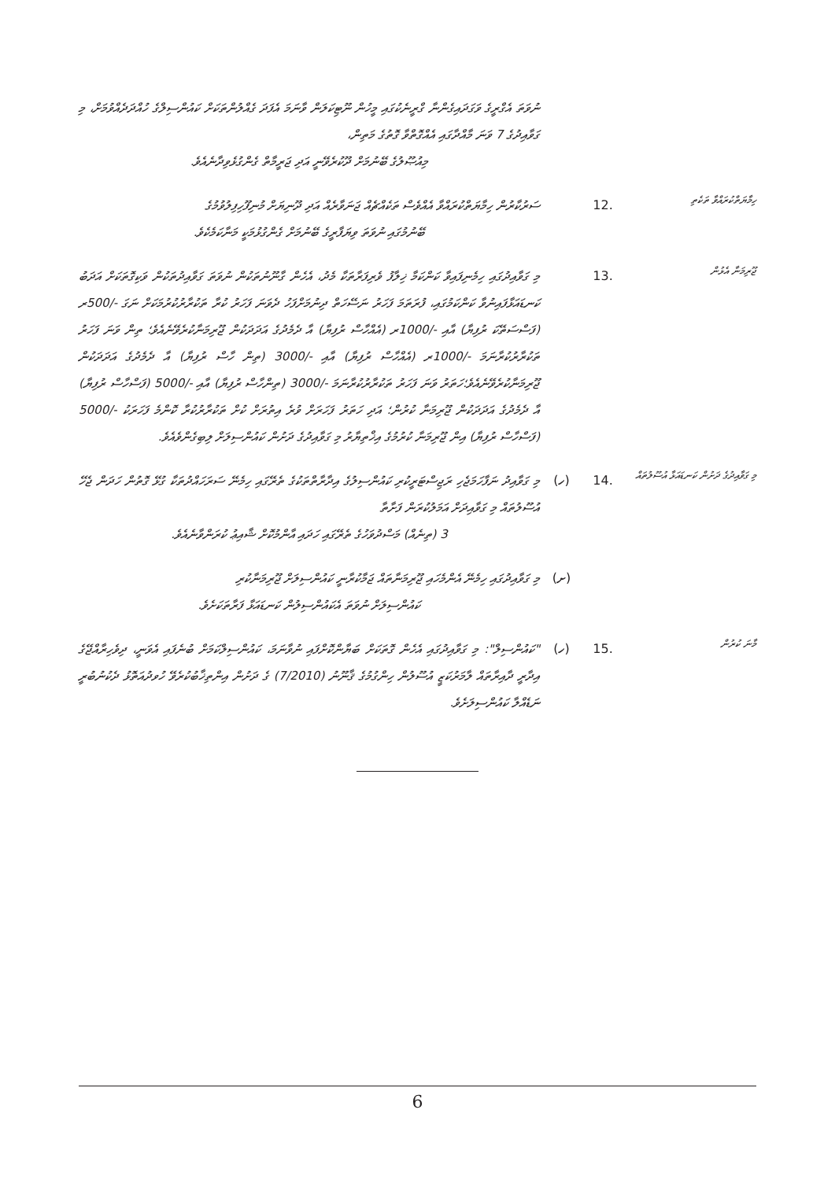ނުވަތަ އެގްރީގެ ވަގަދައިގެންނާ ގްރީނެކުގައި މީހުން ނޫޓިކަލަން ވާނަމަ އެފަދަ ގެއްލުންތަކަށް ކައުންސިލްގެ ހުއްދަދެއްވުމަށް، މި ގަވާއިދުގެ 7 ވަނަ މާއްދާގައި އެއްގޮތްވާ ގޮތުގެ މަތިން،
މިއުޞޫލުގެ ބޭނުމަށް ދޫކުރެވޭނީ އަދި ޖަރީމާތް ގެންގުޅެވިދާނެއެވެ.
ހިމާޔަތްކުރައްވާ ތަކެތި
.12
ސަރުކާރުން ހިމާޔަތްކުރައްވާ އެއްވެސް ތަކެއްޗެއް ޖަނަވާރެއް އަދި ދޫނިޔަށް މުނިފޫހިފިލުވުމުގެ
ބޭނުމުގައި ނުވަތަ ވިޔަފާރީގެ ބޭނުމަށް ގެންގުޅުމަކީ މަނާކަމެކެވެ.
ޖޫރިމަނާ އެޅުން
.13
މި ގަވާއިދުގައި ހިމެނިފައިވާ ކަންކަމާ ޚިލާފު ވެރިފަރާތަކާ މެދު، އެހެން ގާނޫނުތަކުން ނުވަތަ ގަވާއިދުތަކުން ވަކިގޮތަކަށް އަދަބު ކަނޑައަޅާފައިނުވާ ކަންކަމުގައި، ފުރަތަމަ ފަހަރު ނަސޭހަތް ދިނުމަށްފަހު ދެވަނަ ފަހަރު ކުރާ ތަކުރާރުކުރުމަކަށް ނަގަ -/500ރ (ފަސްސަތޭކަ ރުފިޔާ) އާއި -/1000ރ (އެއްހާސް ރުފިޔާ) އާ ދެމެދުގެ އަދަދަކުން ޖޫރިމަނާކުރެވޭނެއެވެ؛ ތިން ވަނަ ފަހަރު ތަކުރާރުކުރާނަމަ -/1000ރ (އެއްހާސް ރުފިޔާ) އާއި -/3000 (ތިން ހާސް ރުފިޔާ) އާ ދެމެދުގެ އަދަދަކުން ޖޫރިމަނާކުރެވޭނެއެވެ؛ހަތަރު ވަނަ ފަހަރު ތަކުރާރުކުރާނަމަ -/3000 (ތިންހާސް ރުފިޔާ) އާއި -/5000 (ފަސްހާސް ރުފިޔާ) އާ ދެމެދުގެ އަދަދަކުން ޖޫރިމަނާ ކުރުން؛ އަދި ހަތަރު ފަހަރަށް ވުރެ އިތުރަށް ކުށް ތަކުރާރުކުރާ ކޮންމެ ފަހަރަކު -/5000 (ފަސްހާސް ރުފިޔާ) އިން ޖޫރިމަނާ ކުރުމުގެ އިޚްތިޔާރު މި ގަވާއިދުގެ ދަށުން ކައުންސިލަށް ލިބިގެންވެއެވެ.
މި ގަވާއިދުގެ ދަށުން ކަނޑައަޅާ އުސޫލުތައް
.14
(ހ)
މި ގަވާއިދު ނަފާހަމަޖެހި ރަޖިސްޓަރީކުރި ކައުންސިލުގެ އިދާރާތްތަކުގެ ތެރޭގައި ހިމެނޭ ސަރަހައްދުތަކާ ގުޅޭ ގޮތުން ހަދަން ޖެހޭ އުސޫލުތައް މި ގަވާއިދަށް އަމަލުކުރަން ފަށާތާ
3 (ތިނެއް) މަސްދުވަހުގެ ތެރޭގައި ހަދައި އާންމުކޮށް ޝާއިޢު ކުރަންވާނެއެވެ.
(ށ)
މި ގަވާއިދުގައި ހިމެނޭ އެންމެހައި ޖޫރިމަނާތައް ޖަމާކުރާނީ ކައުންސިލަށް ޖޫރިމަނާކުރި
ކައުންސިލަށް ނުވަތަ އެކައުންސިލުން ކަނޑައަޅާ ފަރާތަކަށެވެ.
މާނަ ކުރުން
.15
(ހ)
"ކައުންސިލް": މި ގަވާއިދުގައި އެހެން ގޮތަކަށް ބަޔާންކޮށްފައި ނުވާނަމަ، ކައުންސިލްކަމަށް ބުނެފައި އެވަނީ، ދިވެހިރާއްޖޭގެ އިދާރީ ދާއިރާތައް ލާމަރުކަޒީ އުސޫލުން ހިންގުމުގެ ޤާނޫނު (7/2010) ގެ ދަށުން އިންތިޚާބުކުރެވޭ ހުވދުއަތޮޅު ދެކުނުބުރީ ނަޑެއްލާ ކައުންސިލަށެވެ.
6